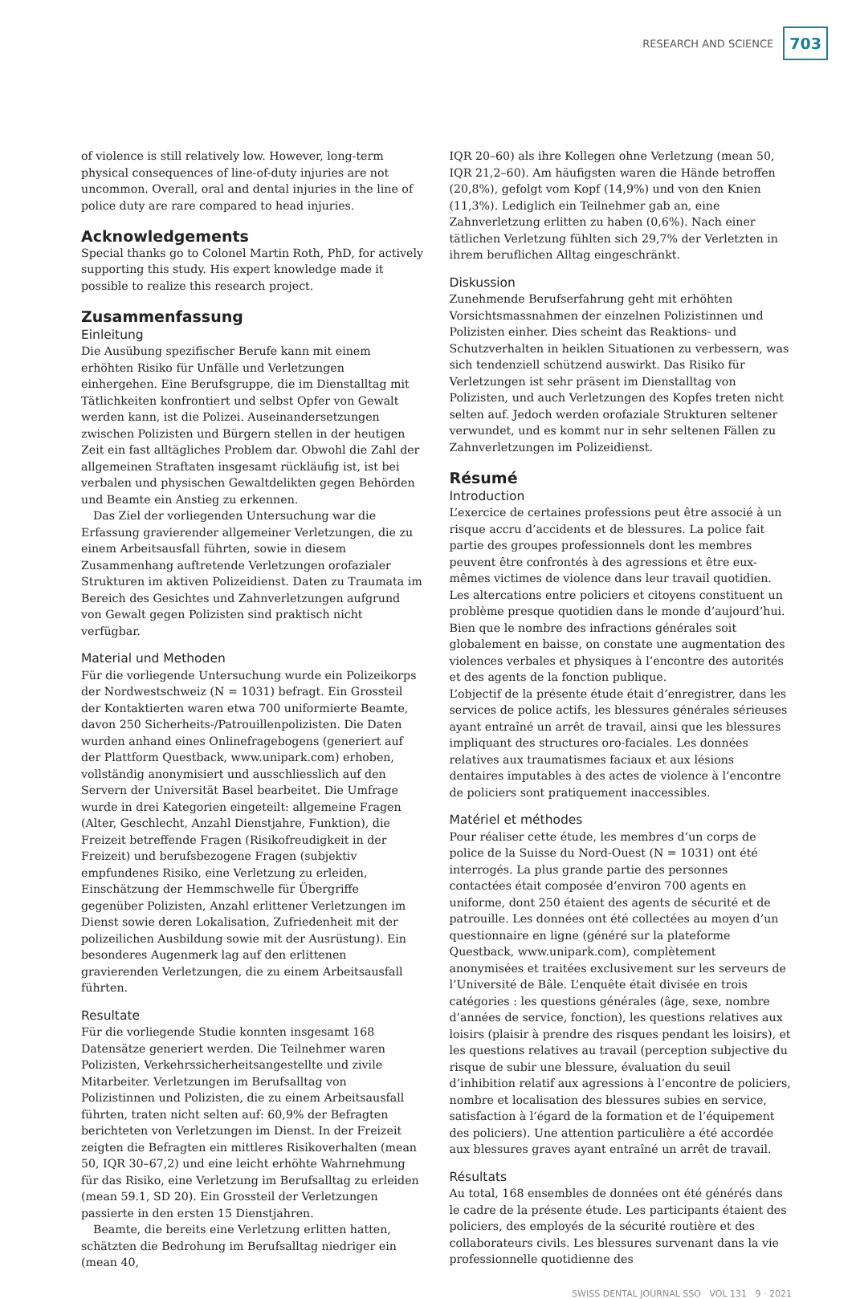RESEARCH AND SCIENCE 703
of violence is still relatively low. However, long-term physical consequences of line-of-duty injuries are not uncommon. Overall, oral and dental injuries in the line of police duty are rare compared to head injuries.
Acknowledgements
Special thanks go to Colonel Martin Roth, PhD, for actively supporting this study. His expert knowledge made it possible to realize this research project.
Zusammenfassung
Einleitung
Die Ausübung spezifischer Berufe kann mit einem erhöhten Risiko für Unfälle und Verletzungen einhergehen. Eine Berufsgruppe, die im Dienstalltag mit Tätlichkeiten konfrontiert und selbst Opfer von Gewalt werden kann, ist die Polizei. Auseinandersetzungen zwischen Polizisten und Bürgern stellen in der heutigen Zeit ein fast alltägliches Problem dar. Obwohl die Zahl der allgemeinen Straftaten insgesamt rückläufig ist, ist bei verbalen und physischen Gewaltdelikten gegen Behörden und Beamte ein Anstieg zu erkennen.
Das Ziel der vorliegenden Untersuchung war die Erfassung gravierender allgemeiner Verletzungen, die zu einem Arbeitsausfall führten, sowie in diesem Zusammenhang auftretende Verletzungen orofazialer Strukturen im aktiven Polizeidienst. Daten zu Traumata im Bereich des Gesichtes und Zahnverletzungen aufgrund von Gewalt gegen Polizisten sind praktisch nicht verfügbar.
Material und Methoden
Für die vorliegende Untersuchung wurde ein Polizeikorps der Nordwestschweiz (N = 1031) befragt. Ein Grossteil der Kontaktierten waren etwa 700 uniformierte Beamte, davon 250 Sicherheits-/Patrouillenpolizisten. Die Daten wurden anhand eines Onlinefragebogens (generiert auf der Plattform Questback, www.unipark.com) erhoben, vollständig anonymisiert und ausschliesslich auf den Servern der Universität Basel bearbeitet. Die Umfrage wurde in drei Kategorien eingeteilt: allgemeine Fragen (Alter, Geschlecht, Anzahl Dienstjahre, Funktion), die Freizeit betreffende Fragen (Risikofreudigkeit in der Freizeit) und berufsbezogene Fragen (subjektiv empfundenes Risiko, eine Verletzung zu erleiden, Einschätzung der Hemmschwelle für Übergriffe gegenüber Polizisten, Anzahl erlittener Verletzungen im Dienst sowie deren Lokalisation, Zufriedenheit mit der polizeilichen Ausbildung sowie mit der Ausrüstung). Ein besonderes Augenmerk lag auf den erlittenen gravierenden Verletzungen, die zu einem Arbeitsausfall führten.
Resultate
Für die vorliegende Studie konnten insgesamt 168 Datensätze generiert werden. Die Teilnehmer waren Polizisten, Verkehrssicherheitsangestellte und zivile Mitarbeiter. Verletzungen im Berufsalltag von Polizistinnen und Polizisten, die zu einem Arbeitsausfall führten, traten nicht selten auf: 60,9% der Befragten berichteten von Verletzungen im Dienst. In der Freizeit zeigten die Befragten ein mittleres Risikoverhalten (mean 50, IQR 30–67,2) und eine leicht erhöhte Wahrnehmung für das Risiko, eine Verletzung im Berufsalltag zu erleiden (mean 59.1, SD 20). Ein Grossteil der Verletzungen passierte in den ersten 15 Dienstjahren.
Beamte, die bereits eine Verletzung erlitten hatten, schätzten die Bedrohung im Berufsalltag niedriger ein (mean 40,
IQR 20–60) als ihre Kollegen ohne Verletzung (mean 50, IQR 21,2–60). Am häufigsten waren die Hände betroffen (20,8%), gefolgt vom Kopf (14,9%) und von den Knien (11,3%). Lediglich ein Teilnehmer gab an, eine Zahnverletzung erlitten zu haben (0,6%). Nach einer tätlichen Verletzung fühlten sich 29,7% der Verletzten in ihrem beruflichen Alltag eingeschränkt.
Diskussion
Zunehmende Berufserfahrung geht mit erhöhten Vorsichtsmassnahmen der einzelnen Polizistinnen und Polizisten einher. Dies scheint das Reaktions- und Schutzverhalten in heiklen Situationen zu verbessern, was sich tendenziell schützend auswirkt. Das Risiko für Verletzungen ist sehr präsent im Dienstalltag von Polizisten, und auch Verletzungen des Kopfes treten nicht selten auf. Jedoch werden orofaziale Strukturen seltener verwundet, und es kommt nur in sehr seltenen Fällen zu Zahnverletzungen im Polizeidienst.
Résumé
Introduction
L’exercice de certaines professions peut être associé à un risque accru d’accidents et de blessures. La police fait partie des groupes professionnels dont les membres peuvent être confrontés à des agressions et être eux-mêmes victimes de violence dans leur travail quotidien. Les altercations entre policiers et citoyens constituent un problème presque quotidien dans le monde d’aujourd’hui. Bien que le nombre des infractions générales soit globalement en baisse, on constate une augmentation des violences verbales et physiques à l’encontre des autorités et des agents de la fonction publique.
L’objectif de la présente étude était d’enregistrer, dans les services de police actifs, les blessures générales sérieuses ayant entraîné un arrêt de travail, ainsi que les blessures impliquant des structures oro-faciales. Les données relatives aux traumatismes faciaux et aux lésions dentaires imputables à des actes de violence à l’encontre de policiers sont pratiquement inaccessibles.
Matériel et méthodes
Pour réaliser cette étude, les membres d’un corps de police de la Suisse du Nord-Ouest (N = 1031) ont été interrogés. La plus grande partie des personnes contactées était composée d’environ 700 agents en uniforme, dont 250 étaient des agents de sécurité et de patrouille. Les données ont été collectées au moyen d’un questionnaire en ligne (généré sur la plateforme Questback, www.unipark.com), complètement anonymisées et traitées exclusivement sur les serveurs de l’Université de Bâle. L’enquête était divisée en trois catégories : les questions générales (âge, sexe, nombre d’années de service, fonction), les questions relatives aux loisirs (plaisir à prendre des risques pendant les loisirs), et les questions relatives au travail (perception subjective du risque de subir une blessure, évaluation du seuil d’inhibition relatif aux agressions à l’encontre de policiers, nombre et localisation des blessures subies en service, satisfaction à l’égard de la formation et de l’équipement des policiers). Une attention particulière a été accordée aux blessures graves ayant entraîné un arrêt de travail.
Résultats
Au total, 168 ensembles de données ont été générés dans le cadre de la présente étude. Les participants étaient des policiers, des employés de la sécurité routière et des collaborateurs civils. Les blessures survenant dans la vie professionnelle quotidienne des
SWISS DENTAL JOURNAL SSO VOL 131 9 · 2021